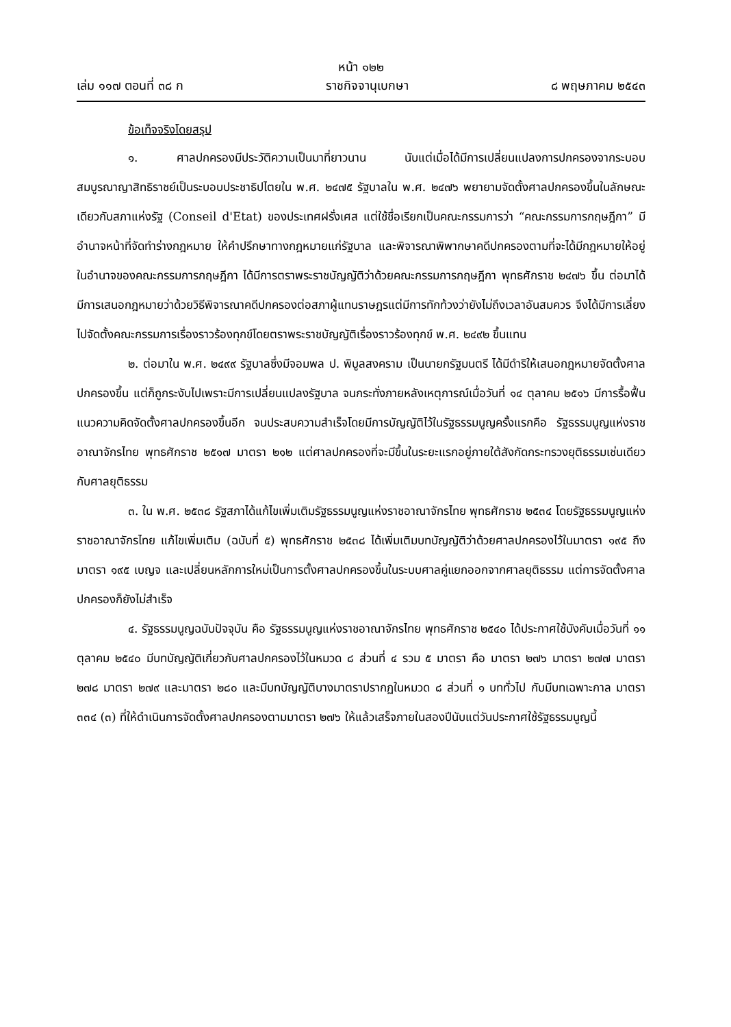หน้า ๑๒๒
เล่ม ๑๑๗ ตอนที่ ๓๘ ก ราชกิจจานุเบกษา ๘ พฤษภาคม ๒๕๔๓
ข้อเท็จจริงโดยสรุป
๑. ศาลปกครองมีประวัติความเป็นมาที่ยาวนาน นับแต่เมื่อได้มีการเปลี่ยนแปลงการปกครองจากระบอบสมบูรณาญาสิทธิราชย์เป็นระบอบประชาธิปไตยใน พ.ศ. ๒๔๗๕ รัฐบาลใน พ.ศ. ๒๔๗๖ พยายามจัดตั้งศาลปกครองขึ้นในลักษณะเดียวกับสภาแห่งรัฐ (Conseil d'Etat) ของประเทศฝรั่งเศส แต่ใช้ชื่อเรียกเป็นคณะกรรมการว่า “คณะกรรมการกฤษฎีกา” มีอำนาจหน้าที่จัดทำร่างกฎหมาย ให้คำปรึกษาทางกฎหมายแก่รัฐบาล และพิจารณาพิพากษาคดีปกครองตามที่จะได้มีกฎหมายให้อยู่ในอำนาจของคณะกรรมการกฤษฎีกา ได้มีการตราพระราชบัญญัติว่าด้วยคณะกรรมการกฤษฎีกา พุทธศักราช ๒๔๗๖ ขึ้น ต่อมาได้มีการเสนอกฎหมายว่าด้วยวิธีพิจารณาคดีปกครองต่อสภาผู้แทนราษฎรแต่มีการทักท้วงว่ายังไม่ถึงเวลาอันสมควร จึงได้มีการเลี่ยงไปจัดตั้งคณะกรรมการเรื่องราวร้องทุกข์โดยตราพระราชบัญญัติเรื่องราวร้องทุกข์ พ.ศ. ๒๔๙๒ ขึ้นแทน
๒. ต่อมาใน พ.ศ. ๒๔๙๙ รัฐบาลซึ่งมีจอมพล ป. พิบูลสงคราม เป็นนายกรัฐมนตรี ได้มีดำริให้เสนอกฎหมายจัดตั้งศาลปกครองขึ้น แต่ก็ถูกระงับไปเพราะมีการเปลี่ยนแปลงรัฐบาล จนกระทั่งภายหลังเหตุการณ์เมื่อวันที่ ๑๔ ตุลาคม ๒๕๑๖ มีการรื้อฟื้นแนวความคิดจัดตั้งศาลปกครองขึ้นอีก จนประสบความสำเร็จโดยมีการบัญญัติไว้ในรัฐธรรมนูญครั้งแรกคือ รัฐธรรมนูญแห่งราชอาณาจักรไทย พุทธศักราช ๒๕๑๗ มาตรา ๒๑๒ แต่ศาลปกครองที่จะมีขึ้นในระยะแรกอยู่ภายใต้สังกัดกระทรวงยุติธรรมเช่นเดียวกับศาลยุติธรรม
๓. ใน พ.ศ. ๒๕๓๘ รัฐสภาได้แก้ไขเพิ่มเติมรัฐธรรมนูญแห่งราชอาณาจักรไทย พุทธศักราช ๒๕๓๔ โดยรัฐธรรมนูญแห่งราชอาณาจักรไทย แก้ไขเพิ่มเติม (ฉบับที่ ๕) พุทธศักราช ๒๕๓๘ ได้เพิ่มเติมบทบัญญัติว่าด้วยศาลปกครองไว้ในมาตรา ๑๙๕ ถึงมาตรา ๑๙๕ เบญจ และเปลี่ยนหลักการใหม่เป็นการตั้งศาลปกครองขึ้นในระบบศาลคู่แยกออกจากศาลยุติธรรม แต่การจัดตั้งศาลปกครองก็ยังไม่สำเร็จ
๔. รัฐธรรมนูญฉบับปัจจุบัน คือ รัฐธรรมนูญแห่งราชอาณาจักรไทย พุทธศักราช ๒๕๔๐ ได้ประกาศใช้บังคับเมื่อวันที่ ๑๑ ตุลาคม ๒๕๔๐ มีบทบัญญัติเกี่ยวกับศาลปกครองไว้ในหมวด ๘ ส่วนที่ ๔ รวม ๕ มาตรา คือ มาตรา ๒๗๖ มาตรา ๒๗๗ มาตรา ๒๗๘ มาตรา ๒๗๙ และมาตรา ๒๘๐ และมีบทบัญญัติบางมาตราปรากฏในหมวด ๘ ส่วนที่ ๑ บททั่วไป กับมีบทเฉพาะกาล มาตรา ๓๓๔ (๓) ที่ให้ดำเนินการจัดตั้งศาลปกครองตามมาตรา ๒๗๖ ให้แล้วเสร็จภายในสองปีนับแต่วันประกาศใช้รัฐธรรมนูญนี้